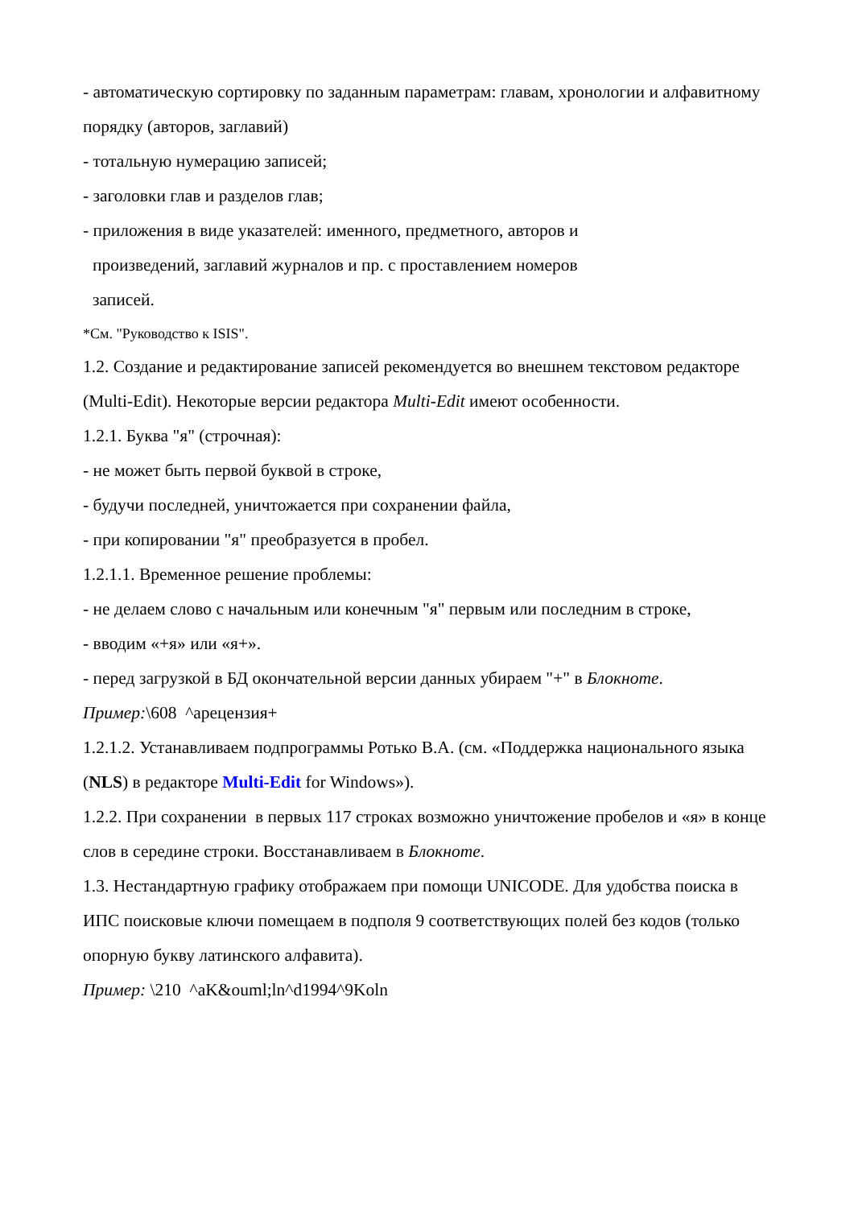- автоматическую сортировку по заданным параметрам: главам, хронологии и алфавитному порядку (авторов, заглавий)
- тотальную нумерацию записей;
- заголовки глав и разделов глав;
- приложения в виде указателей: именного, предметного, авторов и
произведений, заглавий журналов и пр. с проставлением номеров
записей.
*См. "Руководство к ISIS".
1.2. Создание и редактирование записей рекомендуется во внешнем текстовом редакторе (Multi-Edit). Некоторые версии редактора Multi-Edit имеют особенности.
1.2.1. Буква "я" (строчная):
- не может быть первой буквой в строке,
- будучи последней, уничтожается при сохранении файла,
- при копировании "я" преобразуется в пробел.
1.2.1.1. Временное решение проблемы:
- не делаем слово с начальным или конечным "я" первым или последним в строке,
- вводим «+я» или «я+».
- перед загрузкой в БД окончательной версии данных убираем "+" в Блокноте.
Пример:\608 ^арецензия+
1.2.1.2. Устанавливаем подпрограммы Ротько В.А. (см. «Поддержка национального языка (NLS) в редакторе Multi-Edit for Windows»).
1.2.2. При сохранении в первых 117 строках возможно уничтожение пробелов и «я» в конце слов в середине строки. Восстанавливаем в Блокноте.
1.3. Нестандартную графику отображаем при помощи UNICODE. Для удобства поиска в ИПС поисковые ключи помещаем в подполя 9 соответствующих полей без кодов (только опорную букву латинского алфавита).
Пример: \210 ^aK&ouml;ln^d1994^9Koln